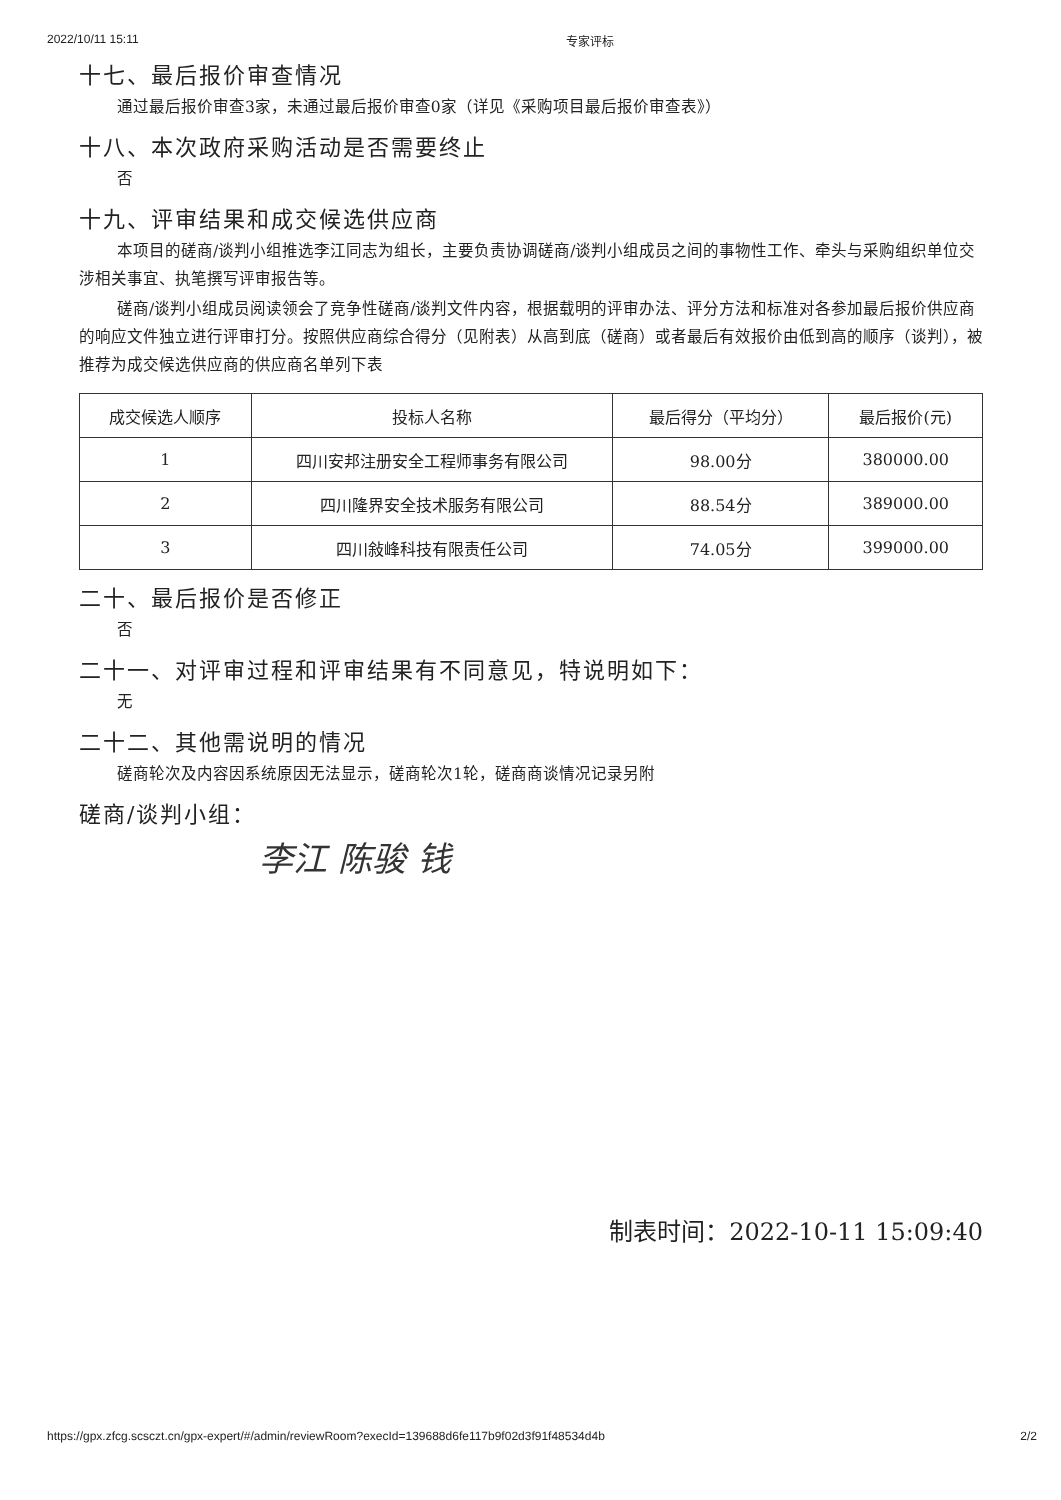2022/10/11 15:11 专家评标
十七、最后报价审查情况
通过最后报价审查3家，未通过最后报价审查0家（详见《采购项目最后报价审查表》）
十八、本次政府采购活动是否需要终止
否
十九、评审结果和成交候选供应商
本项目的磋商/谈判小组推选李江同志为组长，主要负责协调磋商/谈判小组成员之间的事物性工作、牵头与采购组织单位交涉相关事宜、执笔撰写评审报告等。
磋商/谈判小组成员阅读领会了竞争性磋商/谈判文件内容，根据载明的评审办法、评分方法和标准对各参加最后报价供应商的响应文件独立进行评审打分。按照供应商综合得分（见附表）从高到底（磋商）或者最后有效报价由低到高的顺序（谈判），被推荐为成交候选供应商的供应商名单列下表
| 成交候选人顺序 | 投标人名称 | 最后得分（平均分） | 最后报价(元) |
| --- | --- | --- | --- |
| 1 | 四川安邦注册安全工程师事务有限公司 | 98.00分 | 380000.00 |
| 2 | 四川隆界安全技术服务有限公司 | 88.54分 | 389000.00 |
| 3 | 四川敍峰科技有限责任公司 | 74.05分 | 399000.00 |
二十、最后报价是否修正
否
二十一、对评审过程和评审结果有不同意见，特说明如下：
无
二十二、其他需说明的情况
磋商轮次及内容因系统原因无法显示，磋商轮次1轮，磋商商谈情况记录另附
磋商/谈判小组：
李江 陈骏 钱
制表时间：2022-10-11 15:09:40
https://gpx.zfcg.scsczt.cn/gpx-expert/#/admin/reviewRoom?execId=139688d6fe117b9f02d3f91f48534d4b 2/2